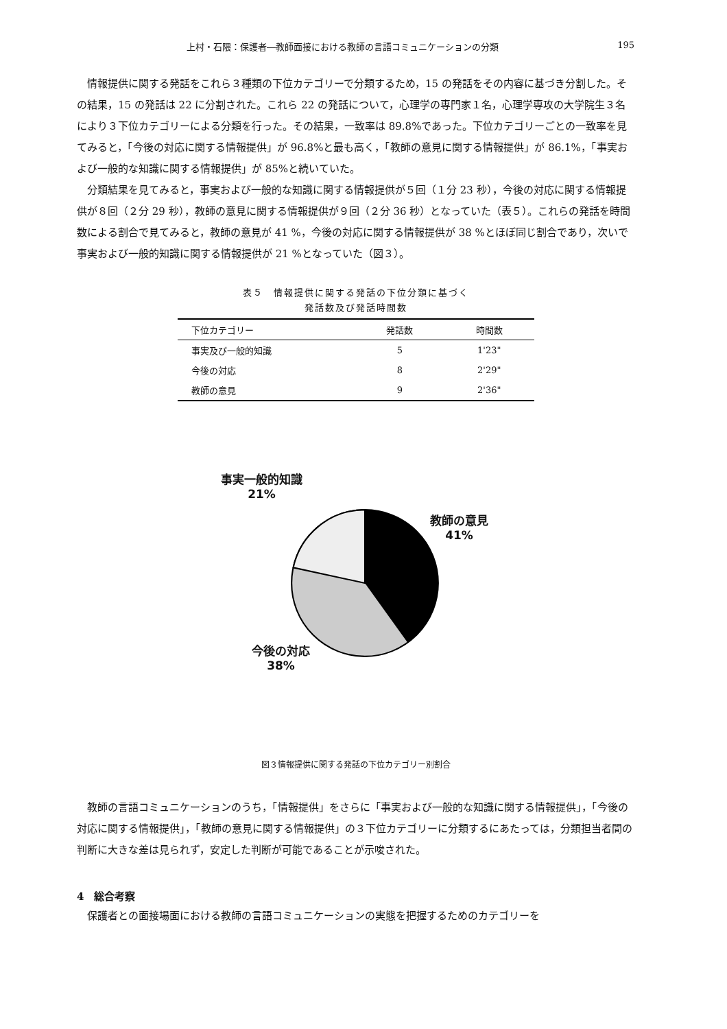上村・石隈：保護者―教師面接における教師の言語コミュニケーションの分類 195
情報提供に関する発話をこれら３種類の下位カテゴリーで分類するため，15 の発話をその内容に基づき分割した。その結果，15 の発話は 22 に分割された。これら 22 の発話について，心理学の専門家１名，心理学専攻の大学院生３名により３下位カテゴリーによる分類を行った。その結果，一致率は 89.8%であった。下位カテゴリーごとの一致率を見てみると，「今後の対応に関する情報提供」が 96.8%と最も高く，「教師の意見に関する情報提供」が 86.1%，「事実および一般的な知識に関する情報提供」が 85%と続いていた。
分類結果を見てみると，事実および一般的な知識に関する情報提供が５回（１分 23 秒），今後の対応に関する情報提供が８回（２分 29 秒），教師の意見に関する情報提供が９回（２分 36 秒）となっていた（表５）。これらの発話を時間数による割合で見てみると，教師の意見が 41 %，今後の対応に関する情報提供が 38 %とほぼ同じ割合であり，次いで事実および一般的知識に関する情報提供が 21 %となっていた（図３）。
表５　情報提供に関する発話の下位分類に基づく
発話数及び発話時間数
| 下位カテゴリー | 発話数 | 時間数 |
| --- | --- | --- |
| 事実及び一般的知識 | 5 | 1'23" |
| 今後の対応 | 8 | 2'29" |
| 教師の意見 | 9 | 2'36" |
事実一般的知識
21%
教師の意見
41%
今後の対応
38%
図３情報提供に関する発話の下位カテゴリー別割合
教師の言語コミュニケーションのうち，「情報提供」をさらに「事実および一般的な知識に関する情報提供」，「今後の対応に関する情報提供」，「教師の意見に関する情報提供」の３下位カテゴリーに分類するにあたっては，分類担当者間の判断に大きな差は見られず，安定した判断が可能であることが示唆された。
4　総合考察
保護者との面接場面における教師の言語コミュニケーションの実態を把握するためのカテゴリーを